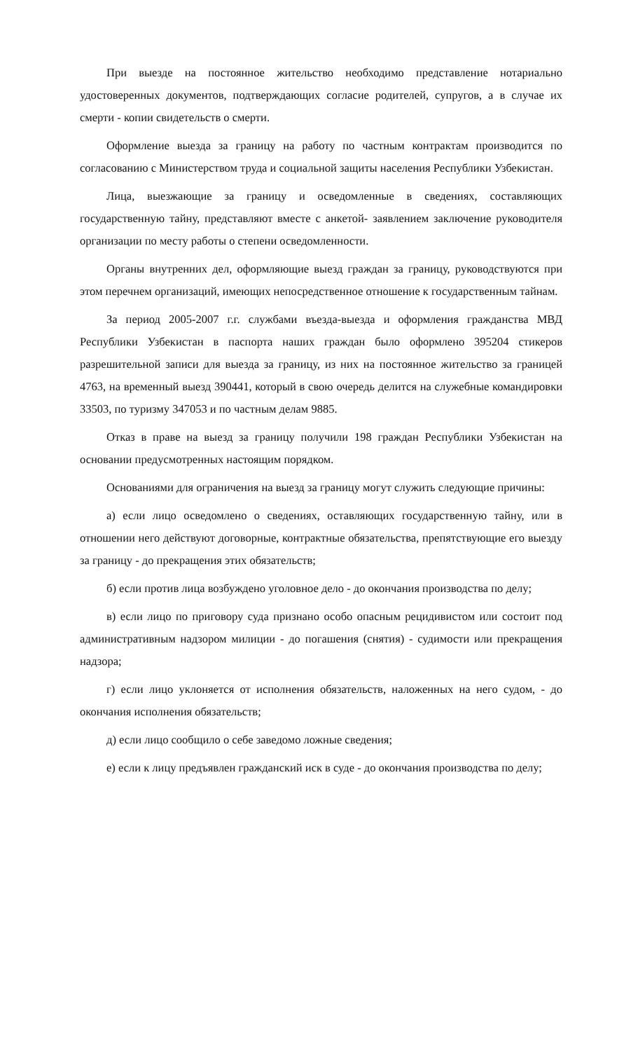При выезде на постоянное жительство необходимо представление нотариально удостоверенных документов, подтверждающих согласие родителей, супругов, а в случае их смерти - копии свидетельств о смерти.
Оформление выезда за границу на работу по частным контрактам производится по согласованию с Министерством труда и социальной защиты населения Республики Узбекистан.
Лица, выезжающие за границу и осведомленные в сведениях, составляющих государственную тайну, представляют вместе с анкетой- заявлением заключение руководителя организации по месту работы о степени осведомленности.
Органы внутренних дел, оформляющие выезд граждан за границу, руководствуются при этом перечнем организаций, имеющих непосредственное отношение к государственным тайнам.
За период 2005-2007 г.г. службами въезда-выезда и оформления гражданства МВД Республики Узбекистан в паспорта наших граждан было оформлено 395204 стикеров разрешительной записи для выезда за границу, из них на постоянное жительство за границей 4763, на временный выезд 390441, который в свою очередь делится на служебные командировки 33503, по туризму 347053 и по частным делам 9885.
Отказ в праве на выезд за границу получили 198 граждан Республики Узбекистан на основании предусмотренных настоящим порядком.
Основаниями для ограничения на выезд за границу могут служить следующие причины:
а) если лицо осведомлено о сведениях, оставляющих государственную тайну, или в отношении него действуют договорные, контрактные обязательства, препятствующие его выезду за границу - до прекращения этих обязательств;
б) если против лица возбуждено уголовное дело - до окончания производства по делу;
в) если лицо по приговору суда признано особо опасным рецидивистом или состоит под административным надзором милиции - до погашения (снятия) - судимости или прекращения надзора;
г) если лицо уклоняется от исполнения обязательств, наложенных на него судом, - до окончания исполнения обязательств;
д) если лицо сообщило о себе заведомо ложные сведения;
е) если к лицу предъявлен гражданский иск в суде - до окончания производства по делу;